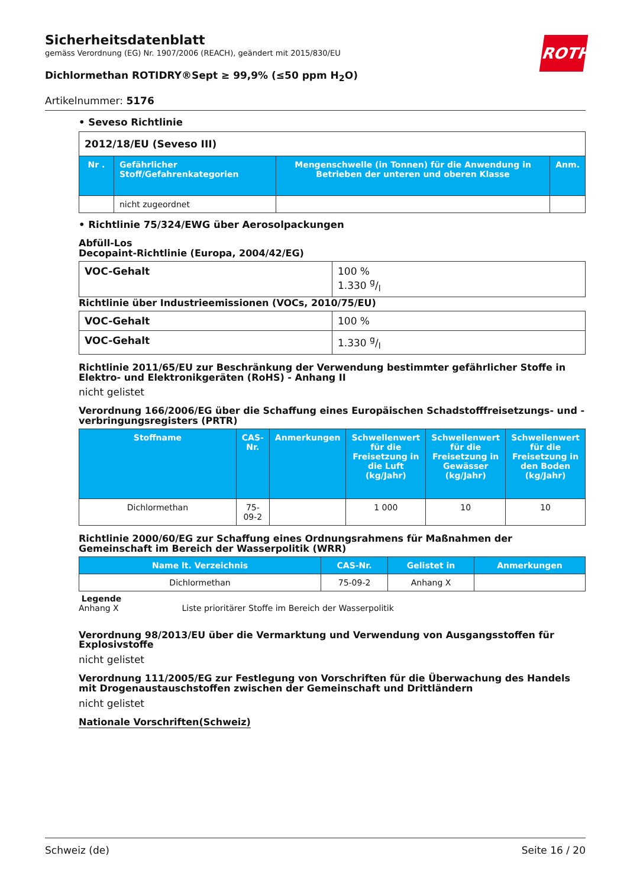ROTH
Sicherheitsdatenblatt
gemäss Verordnung (EG) Nr. 1907/2006 (REACH), geändert mit 2015/830/EU
Dichlormethan ROTIDRY®Sept ≥ 99,9% (≤50 ppm H<sub>2</sub>O)
Artikelnummer: 5176
• Seveso Richtlinie
| 2012/18/EU (Seveso III) | | | |
| Nr . | Gefährlicher Stoff/Gefahrenkategorien | Mengenschwelle (in Tonnen) für die Anwendung in Betrieben der unteren und oberen Klasse | Anm. |
| | nicht zugeordnet | | |
• Richtlinie 75/324/EWG über Aerosolpackungen
Abfüll-Los
Decopaint-Richtlinie (Europa, 2004/42/EG)
| VOC-Gehalt | 100 % 1.330 g/l |
Richtlinie über Industrieemissionen (VOCs, 2010/75/EU)
| VOC-Gehalt | 100 % |
| VOC-Gehalt | 1.330 g/l |
Richtlinie 2011/65/EU zur Beschränkung der Verwendung bestimmter gefährlicher Stoffe in Elektro- und Elektronikgeräten (RoHS) - Anhang II
nicht gelistet
Verordnung 166/2006/EG über die Schaffung eines Europäischen Schadstofffreisetzungs- und -verbringungsregisters (PRTR)
| Stoffname | CAS-Nr. | Anmerkungen | Schwellenwert für die Freisetzung in die Luft (kg/Jahr) | Schwellenwert für die Freisetzung in Gewässer (kg/Jahr) | Schwellenwert für die Freisetzung in den Boden (kg/Jahr) |
| --- | --- | --- | --- | --- | --- |
| Dichlormethan | 75-09-2 | | 1 000 | 10 | 10 |
Richtlinie 2000/60/EG zur Schaffung eines Ordnungsrahmens für Maßnahmen der Gemeinschaft im Bereich der Wasserpolitik (WRR)
| Name lt. Verzeichnis | CAS-Nr. | Gelistet in | Anmerkungen |
| --- | --- | --- | --- |
| Dichlormethan | 75-09-2 | Anhang X | |
Legende
Anhang X Liste prioritärer Stoffe im Bereich der Wasserpolitik
Verordnung 98/2013/EU über die Vermarktung und Verwendung von Ausgangsstoffen für Explosivstoffe
nicht gelistet
Verordnung 111/2005/EG zur Festlegung von Vorschriften für die Überwachung des Handels mit Drogenaustauschstoffen zwischen der Gemeinschaft und Drittländern
nicht gelistet
Nationale Vorschriften(Schweiz)
Schweiz (de) Seite 16 / 20